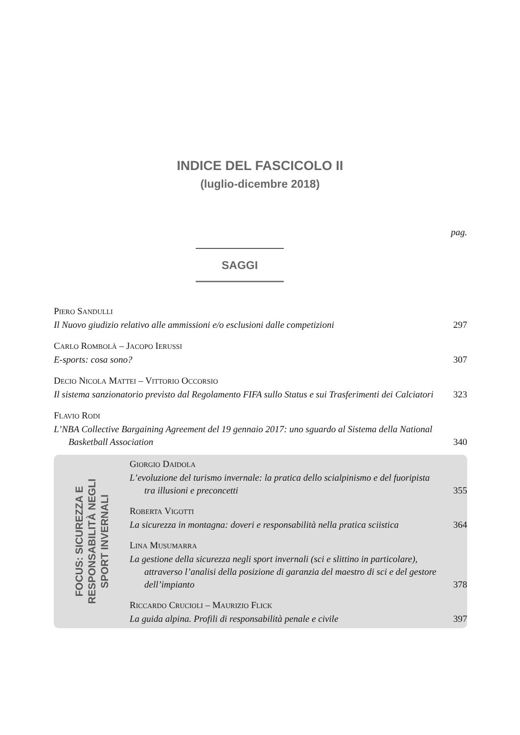INDICE DEL FASCICOLO II
(luglio-dicembre 2018)
pag.
SAGGI
PIERO SANDULLI
Il Nuovo giudizio relativo alle ammissioni e/o esclusioni dalle competizioni
297
CARLO ROMBOLÀ – JACOPO IERUSSI
E-sports: cosa sono?
307
DECIO NICOLA MATTEI – VITTORIO OCCORSIO
Il sistema sanzionatorio previsto dal Regolamento FIFA sullo Status e sui Trasferimenti dei Calciatori
323
FLAVIO RODI
L’NBA Collective Bargaining Agreement del 19 gennaio 2017: uno sguardo al Sistema della National Basketball Association
340
FOCUS: SICUREZZA E
RESPONSABILITÀ NEGLI
SPORT INVERNALI
GIORGIO DAIDOLA
L’evoluzione del turismo invernale: la pratica dello scialpinismo e del fuoripista tra illusioni e preconcetti
355
ROBERTA VIGOTTI
La sicurezza in montagna: doveri e responsabilità nella pratica sciistica
364
LINA MUSUMARRA
La gestione della sicurezza negli sport invernali (sci e slittino in particolare), attraverso l’analisi della posizione di garanzia del maestro di sci e del gestore dell’impianto
378
RICCARDO CRUCIOLI – MAURIZIO FLICK
La guida alpina. Profili di responsabilità penale e civile
397